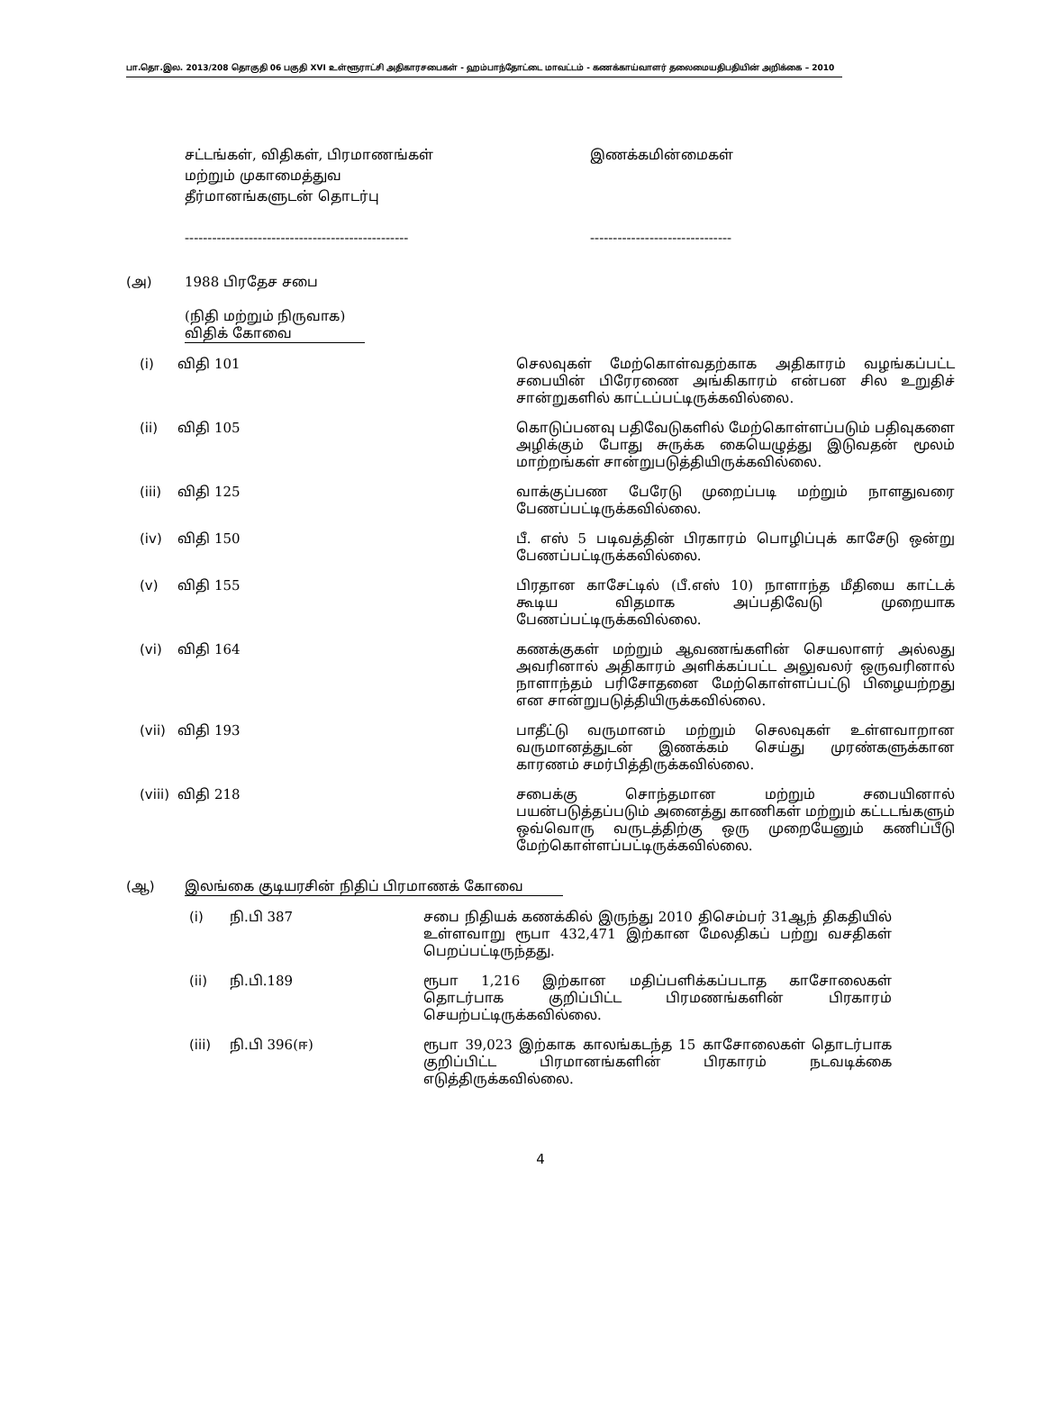பா.தொ.இல. 2013/208 தொகுதி 06 பகுதி XVI உள்ளூராட்சி அதிகாரசபைகள் - ஹம்பாந்தோட்டை மாவட்டம் - கணக்காய்வாளர் தலைமையதிபதியின் அறிக்கை – 2010
சட்டங்கள், விதிகள், பிரமாணங்கள்
மற்றும் முகாமைத்துவ
தீர்மானங்களுடன் தொடர்பு
-------------------------------------------------
இணக்கமின்மைகள்
-------------------------------
(அ) 1988 பிரதேச சபை
(நிதி மற்றும் நிருவாக)
விதிக் கோவை
(i) விதி 101 செலவுகள் மேற்கொள்வதற்காக அதிகாரம் வழங்கப்பட்ட சபையின் பிரேரணை அங்கிகாரம் என்பன சில உறுதிச் சான்றுகளில் காட்டப்பட்டிருக்கவில்லை.
(ii) விதி 105 கொடுப்பனவு பதிவேடுகளில் மேற்கொள்ளப்படும் பதிவுகளை அழிக்கும் போது சுருக்க கையெழுத்து இடுவதன் மூலம் மாற்றங்கள் சான்றுபடுத்தியிருக்கவில்லை.
(iii) விதி 125 வாக்குப்பண பேரேடு முறைப்படி மற்றும் நாளதுவரை பேணப்பட்டிருக்கவில்லை.
(iv) விதி 150 பீ. எஸ் 5 படிவத்தின் பிரகாரம் பொழிப்புக் காசேடு ஒன்று பேணப்பட்டிருக்கவில்லை.
(v) விதி 155 பிரதான காசேட்டில் (பீ.எஸ் 10) நாளாந்த மீதியை காட்டக் கூடிய விதமாக அப்பதிவேடு முறையாக பேணப்பட்டிருக்கவில்லை.
(vi) விதி 164 கணக்குகள் மற்றும் ஆவணங்களின் செயலாளர் அல்லது அவரினால் அதிகாரம் அளிக்கப்பட்ட அலுவலர் ஒருவரினால் நாளாந்தம் பரிசோதனை மேற்கொள்ளப்பட்டு பிழையற்றது என சான்றுபடுத்தியிருக்கவில்லை.
(vii) விதி 193 பாதீட்டு வருமானம் மற்றும் செலவுகள் உள்ளவாறான வருமானத்துடன் இணக்கம் செய்து முரண்களுக்கான காரணம் சமர்பித்திருக்கவில்லை.
(viii)
விதி 218 சபைக்கு சொந்தமான மற்றும் சபையினால் பயன்படுத்தப்படும் அனைத்து காணிகள் மற்றும் கட்டடங்களும் ஒவ்வொரு வருடத்திற்கு ஒரு முறையேனும் கணிப்பீடு மேற்கொள்ளப்பட்டிருக்கவில்லை.
(ஆ) இலங்கை குடியரசின் நிதிப் பிரமாணக் கோவை
(i) நி.பி 387 சபை நிதியக் கணக்கில் இருந்து 2010 திசெம்பர் 31ஆந் திகதியில் உள்ளவாறு ரூபா 432,471 இற்கான மேலதிகப் பற்று வசதிகள் பெறப்பட்டிருந்தது.
(ii) நி.பி.189 ரூபா 1,216 இற்கான மதிப்பளிக்கப்படாத காசோலைகள் தொடர்பாக குறிப்பிட்ட பிரமணங்களின் பிரகாரம் செயற்பட்டிருக்கவில்லை.
(iii) நி.பி 396(ஈ) ரூபா 39,023 இற்காக காலங்கடந்த 15 காசோலைகள் தொடர்பாக குறிப்பிட்ட பிரமானங்களின் பிரகாரம் நடவடிக்கை எடுத்திருக்கவில்லை.
4